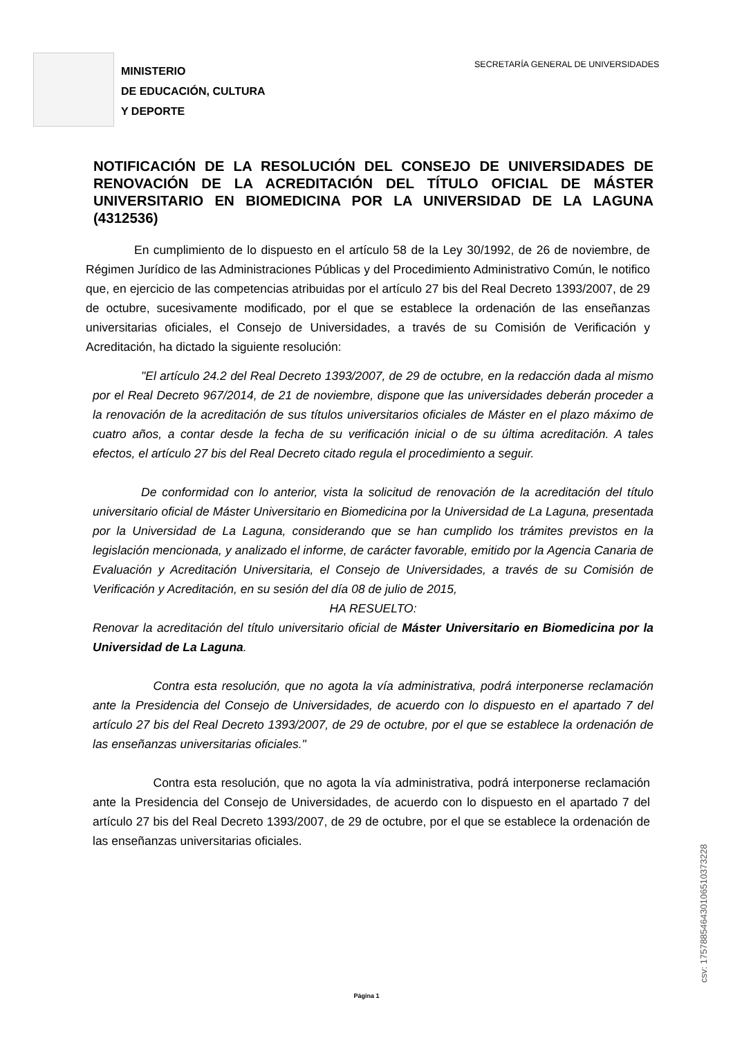MINISTERIO
DE EDUCACIÓN, CULTURA
Y DEPORTE
SECRETARÍA GENERAL DE UNIVERSIDADES
NOTIFICACIÓN DE LA RESOLUCIÓN DEL CONSEJO DE UNIVERSIDADES DE RENOVACIÓN DE LA ACREDITACIÓN DEL TÍTULO OFICIAL DE MÁSTER UNIVERSITARIO EN BIOMEDICINA POR LA UNIVERSIDAD DE LA LAGUNA (4312536)
    En cumplimiento de lo dispuesto en el artículo 58 de la Ley 30/1992, de 26 de noviembre, de Régimen Jurídico de las Administraciones Públicas y del Procedimiento Administrativo Común, le notifico que, en ejercicio de las competencias atribuidas por el artículo 27 bis del Real Decreto 1393/2007, de 29 de octubre, sucesivamente modificado, por el que se establece la ordenación de las enseñanzas universitarias oficiales, el Consejo de Universidades, a través de su Comisión de Verificación y Acreditación, ha dictado la siguiente resolución:
    "El artículo 24.2 del Real Decreto 1393/2007, de 29 de octubre, en la redacción dada al mismo por el Real Decreto 967/2014, de 21 de noviembre, dispone que las universidades deberán proceder a la renovación de la acreditación de sus títulos universitarios oficiales de Máster en el plazo máximo de cuatro años, a contar desde la fecha de su verificación inicial o de su última acreditación. A tales efectos, el artículo 27 bis del Real Decreto citado regula el procedimiento a seguir.
    De conformidad con lo anterior, vista la solicitud de renovación de la acreditación del título universitario oficial de Máster Universitario en Biomedicina por la Universidad de La Laguna, presentada por la Universidad de La Laguna, considerando que se han cumplido los trámites previstos en la legislación mencionada, y analizado el informe, de carácter favorable, emitido por la Agencia Canaria de Evaluación y Acreditación Universitaria, el Consejo de Universidades, a través de su Comisión de Verificación y Acreditación, en su sesión del día 08 de julio de 2015,
HA RESUELTO:
Renovar la acreditación del título universitario oficial de Máster Universitario en Biomedicina por la Universidad de La Laguna.
     Contra esta resolución, que no agota la vía administrativa, podrá interponerse reclamación ante la Presidencia del Consejo de Universidades, de acuerdo con lo dispuesto en el apartado 7 del artículo 27 bis del Real Decreto 1393/2007, de 29 de octubre, por el que se establece la ordenación de las enseñanzas universitarias oficiales."
     Contra esta resolución, que no agota la vía administrativa, podrá interponerse reclamación ante la Presidencia del Consejo de Universidades, de acuerdo con lo dispuesto en el apartado 7 del artículo 27 bis del Real Decreto 1393/2007, de 29 de octubre, por el que se establece la ordenación de las enseñanzas universitarias oficiales.
Página 1
csv: 175788546430106510373228